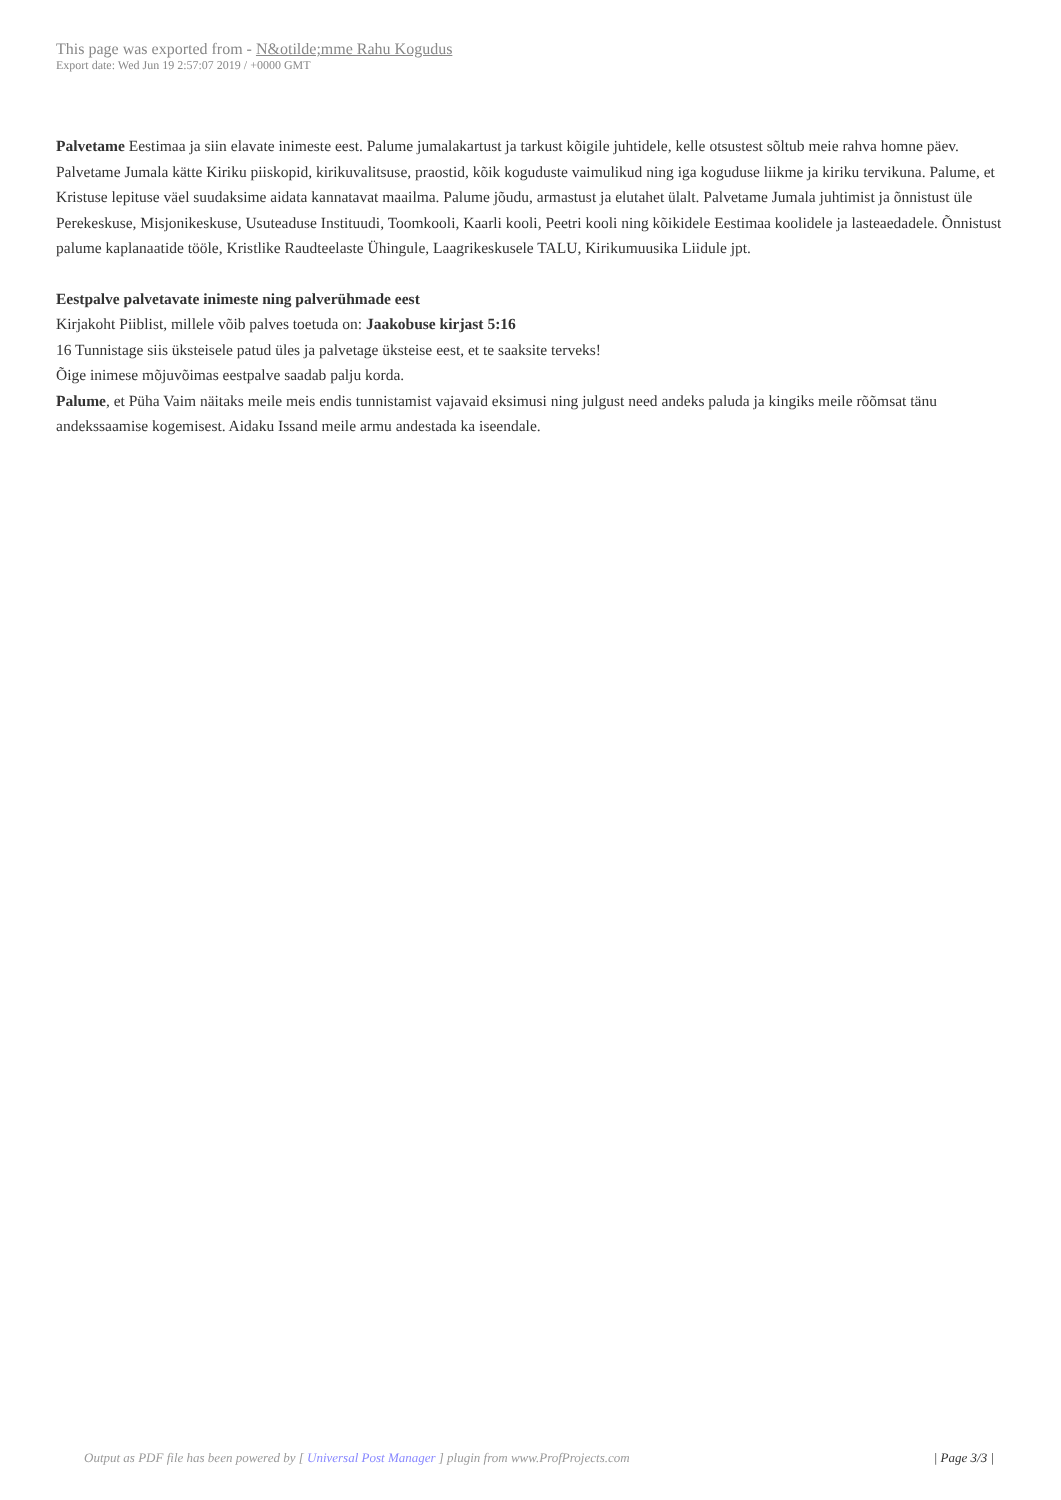This page was exported from - N&otilde;mme Rahu Kogudus
Export date: Wed Jun 19 2:57:07 2019 / +0000 GMT
Palvetame Eestimaa ja siin elavate inimeste eest. Palume jumalakartust ja tarkust kõigile juhtidele, kelle otsustest sõltub meie rahva homne päev. Palvetame Jumala kätte Kiriku piiskopid, kirikuvalitsuse, praostid, kõik koguduste vaimulikud ning iga koguduse liikme ja kiriku tervikuna. Palume, et Kristuse lepituse väel suudaksime aidata kannatavat maailma. Palume jõudu, armastust ja elutahet ülalt. Palvetame Jumala juhtimist ja õnnistust üle Perekeskuse, Misjonikeskuse, Usuteaduse Instituudi, Toomkooli, Kaarli kooli, Peetri kooli ning kõikidele Eestimaa koolidele ja lasteaedadele. Õnnistust palume kaplanaatide tööle, Kristlike Raudteelaste Ühingule, Laagrikeskusele TALU, Kirikumuusika Liidule jpt.
Eestpalve palvetavate inimeste ning palverühmade eest
Kirjakoht Piiblist, millele võib palves toetuda on: Jaakobuse kirjast 5:16
16 Tunnistage siis üksteisele patud üles ja palvetage üksteise eest, et te saaksite terveks!
Õige inimese mõjuvõimas eestpalve saadab palju korda.
Palume, et Püha Vaim näitaks meile meis endis tunnistamist vajavaid eksimusi ning julgust need andeks paluda ja kingiks meile rõõmsat tänu andekssaamise kogemisest. Aidaku Issand meile armu andestada ka iseendale.
Output as PDF file has been powered by [ Universal Post Manager ] plugin from www.ProfProjects.com
| Page 3/3 |